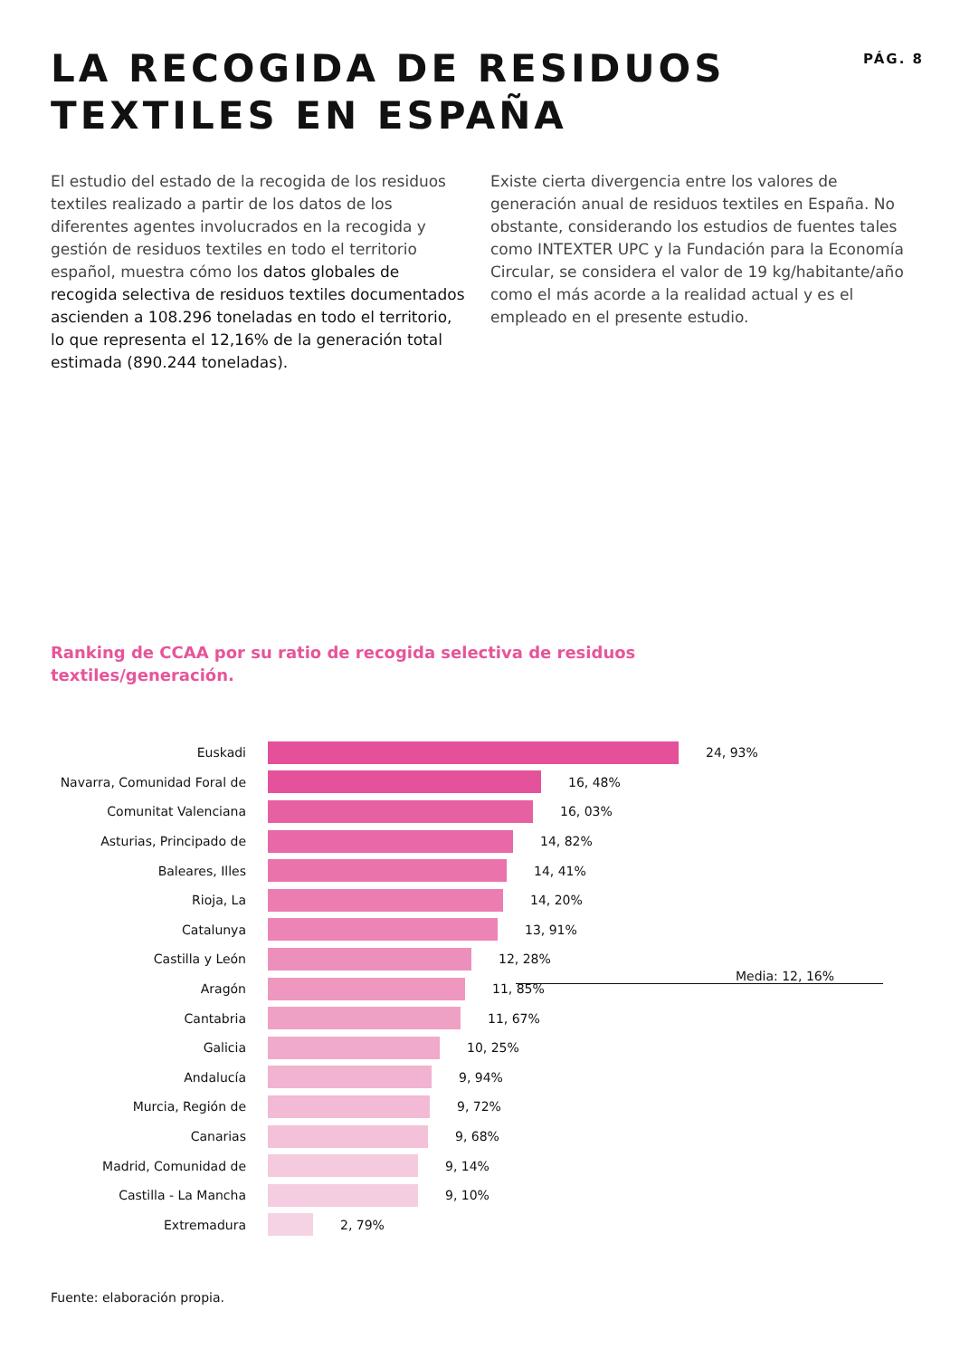LA RECOGIDA DE RESIDUOS
TEXTILES EN ESPAÑA
PÁG. 8
El estudio del estado de la recogida de los residuos textiles realizado a partir de los datos de los diferentes agentes involucrados en la recogida y gestión de residuos textiles en todo el territorio español, muestra cómo los datos globales de recogida selectiva de residuos textiles documentados ascienden a 108.296 toneladas en todo el territorio, lo que representa el 12,16% de la generación total estimada (890.244 toneladas).
Existe cierta divergencia entre los valores de generación anual de residuos textiles en España. No obstante, considerando los estudios de fuentes tales como INTEXTER UPC y la Fundación para la Economía Circular, se considera el valor de 19 kg/habitante/año como el más acorde a la realidad actual y es el empleado en el presente estudio.
Ranking de CCAA por su ratio de recogida selectiva de residuos
textiles/generación.
Euskadi 24, 93%
Navarra, Comunidad Foral de
16, 48%
Comunitat Valenciana 16, 03%
Asturias, Principado de 14, 82%
Baleares, Illes 14, 41%
Rioja, La 14, 20%
Catalunya 13, 91%
Castilla y León 12, 28%
Aragón 11, 85%
Cantabria 11, 67%
Galicia 10, 25%
Andalucía 9, 94%
Murcia, Región de 9, 72%
Canarias 9, 68%
Madrid, Comunidad de 9, 14%
Castilla - La Mancha 9, 10%
Extremadura 2, 79%
Media: 12, 16%
Fuente: elaboración propia.